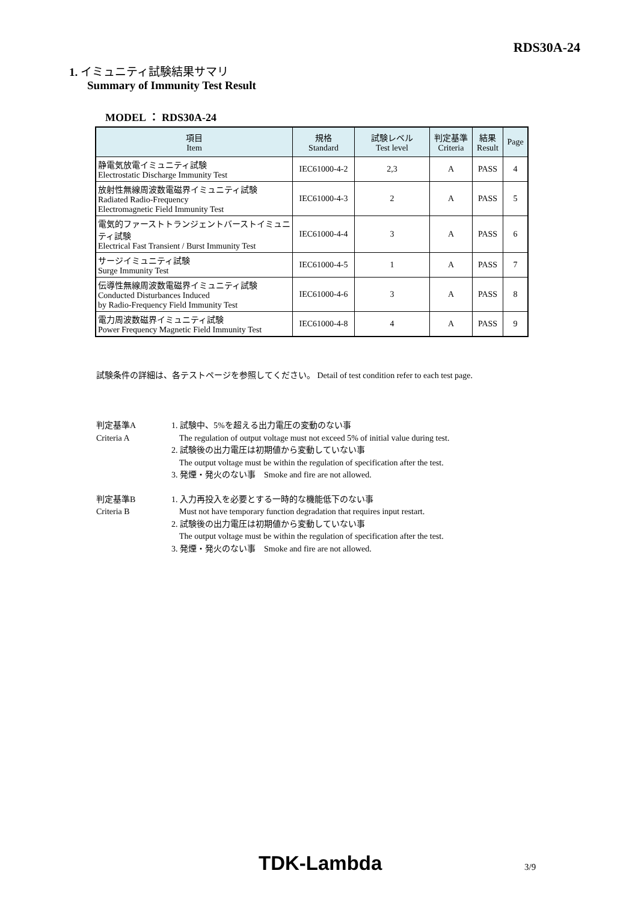RDS30A-24
1. イミュニティ試験結果サマリ
Summary of Immunity Test Result
MODEL ： RDS30A-24
| 項目 Item | 規格 Standard | 試験レベル Test level | 判定基準 Criteria | 結果 Result | Page |
| --- | --- | --- | --- | --- | --- |
| 静電気放電イミュニティ試験 Electrostatic Discharge Immunity Test | IEC61000-4-2 | 2,3 | A | PASS | 4 |
| 放射性無線周波数電磁界イミュニティ試験 Radiated Radio-Frequency Electromagnetic Field Immunity Test | IEC61000-4-3 | 2 | A | PASS | 5 |
| 電気的ファーストトランジェントバーストイミュニティ試験 Electrical Fast Transient / Burst Immunity Test | IEC61000-4-4 | 3 | A | PASS | 6 |
| サージイミュニティ試験 Surge Immunity Test | IEC61000-4-5 | 1 | A | PASS | 7 |
| 伝導性無線周波数電磁界イミュニティ試験 Conducted Disturbances Induced by Radio-Frequency Field Immunity Test | IEC61000-4-6 | 3 | A | PASS | 8 |
| 電力周波数磁界イミュニティ試験 Power Frequency Magnetic Field Immunity Test | IEC61000-4-8 | 4 | A | PASS | 9 |
試験条件の詳細は、各テストページを参照してください。 Detail of test condition refer to each test page.
判定基準A
Criteria A
1. 試験中、5%を超える出力電圧の変動のない事
The regulation of output voltage must not exceed 5% of initial value during test.
2. 試験後の出力電圧は初期値から変動していない事
The output voltage must be within the regulation of specification after the test.
3. 発煙・発火のない事　Smoke and fire are not allowed.
判定基準B
Criteria B
1. 入力再投入を必要とする一時的な機能低下のない事
Must not have temporary function degradation that requires input restart.
2. 試験後の出力電圧は初期値から変動していない事
The output voltage must be within the regulation of specification after the test.
3. 発煙・発火のない事　Smoke and fire are not allowed.
TDK-Lambda 3/9